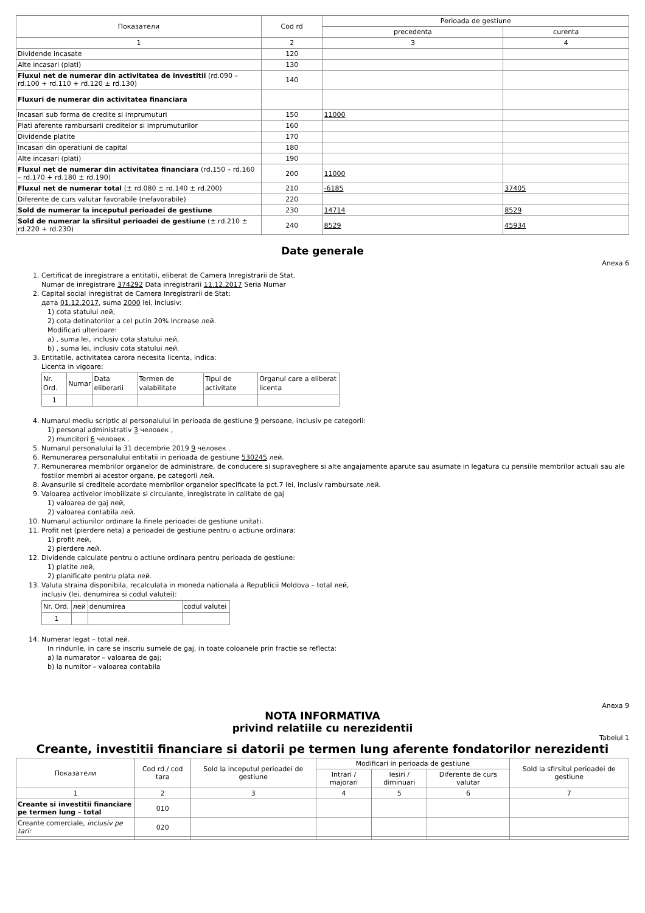| Показатели | Cod rd | Perioada de gestiune | |
| --- | --- | --- | --- |
| | | precedenta | curenta |
| 1 | 2 | 3 | 4 |
| Dividende incasate | 120 | | |
| Alte incasari (plati) | 130 | | |
| Fluxul net de numerar din activitatea de investitii (rd.090 – rd.100 + rd.110 + rd.120 ± rd.130) | 140 | | |
| Fluxuri de numerar din activitatea financiara | | | |
| Incasari sub forma de credite si imprumuturi | 150 | 11000 | |
| Plati aferente rambursarii creditelor si imprumuturilor | 160 | | |
| Dividende platite | 170 | | |
| Incasari din operatiuni de capital | 180 | | |
| Alte incasari (plati) | 190 | | |
| Fluxul net de numerar din activitatea financiara (rd.150 – rd.160 – rd.170 + rd.180 ± rd.190) | 200 | 11000 | |
| Fluxul net de numerar total (± rd.080 ± rd.140 ± rd.200) | 210 | -6185 | 37405 |
| Diferente de curs valutar favorabile (nefavorabile) | 220 | | |
| Sold de numerar la inceputul perioadei de gestiune | 230 | 14714 | 8529 |
| Sold de numerar la sfirsitul perioadei de gestiune (± rd.210 ± rd.220 + rd.230) | 240 | 8529 | 45934 |
Date generale
Anexa 6
1. Certificat de inregistrare a entitatii, eliberat de Camera Inregistrarii de Stat.
Numar de inregistrare 374292 Data inregistrarii 11.12.2017 Seria Numar
2. Capital social inregistrat de Camera Inregistrarii de Stat:
дата 01.12.2017, suma 2000 lei, inclusiv:
1) cota statului лей,
2) cota detinatorilor a cel putin 20% Increase лей.
Modificari ulterioare:
a) , suma lei, inclusiv cota statului лей,
b) , suma lei, inclusiv cota statului лей.
3. Entitatile, activitatea carora necesita licenta, indica:
Licenta in vigoare:
| Nr. Ord. | Numar | Data eliberarii | Termen de valabilitate | Tipul de activitate | Organul care a eliberat licenta |
| 1 | | | | | |
4. Numarul mediu scriptic al personalului in perioada de gestiune 9 persoane, inclusiv pe categorii:
1) personal administrativ 3 человек ,
2) muncitori 6 человек .
5. Numarul personalului la 31 decembrie 2019 9 человек .
6. Remunerarea personalului entitatii in perioada de gestiune 530245 лей.
7. Remunerarea membrilor organelor de administrare, de conducere si supraveghere si alte angajamente aparute sau asumate in legatura cu pensiile membrilor actuali sau ale fostilor membri ai acestor organe, pe categorii лей.
8. Avansurile si creditele acordate membrilor organelor specificate la pct.7 lei, inclusiv rambursate лей.
9. Valoarea activelor imobilizate si circulante, inregistrate in calitate de gaj
1) valoarea de gaj лей,
2) valoarea contabila лей.
10. Numarul actiunilor ordinare la finele perioadei de gestiune unitati.
11. Profit net (pierdere neta) a perioadei de gestiune pentru o actiune ordinara:
1) profit лей,
2) pierdere лей.
12. Dividende calculate pentru o actiune ordinara pentru perioada de gestiune:
1) platite лей,
2) planificate pentru plata лей.
13. Valuta straina disponibila, recalculata in moneda nationala a Republicii Moldova – total лей,
inclusiv (lei, denumirea si codul valutei):
| Nr. Ord. | лей | denumirea | codul valutei |
| 1 | | | |
14. Numerar legat – total лей.
In rindurile, in care se inscriu sumele de gaj, in toate coloanele prin fractie se reflecta:
a) la numarator – valoarea de gaj;
b) la numitor – valoarea contabila
Anexa 9
NOTA INFORMATIVA
privind relatiile cu nerezidentii
Tabelul 1
Creante, investitii financiare si datorii pe termen lung aferente fondatorilor nerezidenti
| Показатели | Cod rd./ cod tara | Sold la inceputul perioadei de gestiune | Modificari in perioada de gestiune | | | Sold la sfirsitul perioadei de gestiune |
| --- | --- | --- | --- | --- | --- | --- |
| | | | Intrari / majorari | Iesiri / diminuari | Diferente de curs valutar | |
| 1 | 2 | 3 | 4 | 5 | 6 | 7 |
| Creante si investitii financiare pe termen lung – total | 010 | | | | | |
| Creante comerciale, inclusiv pe tari: | 020 | | | | | |